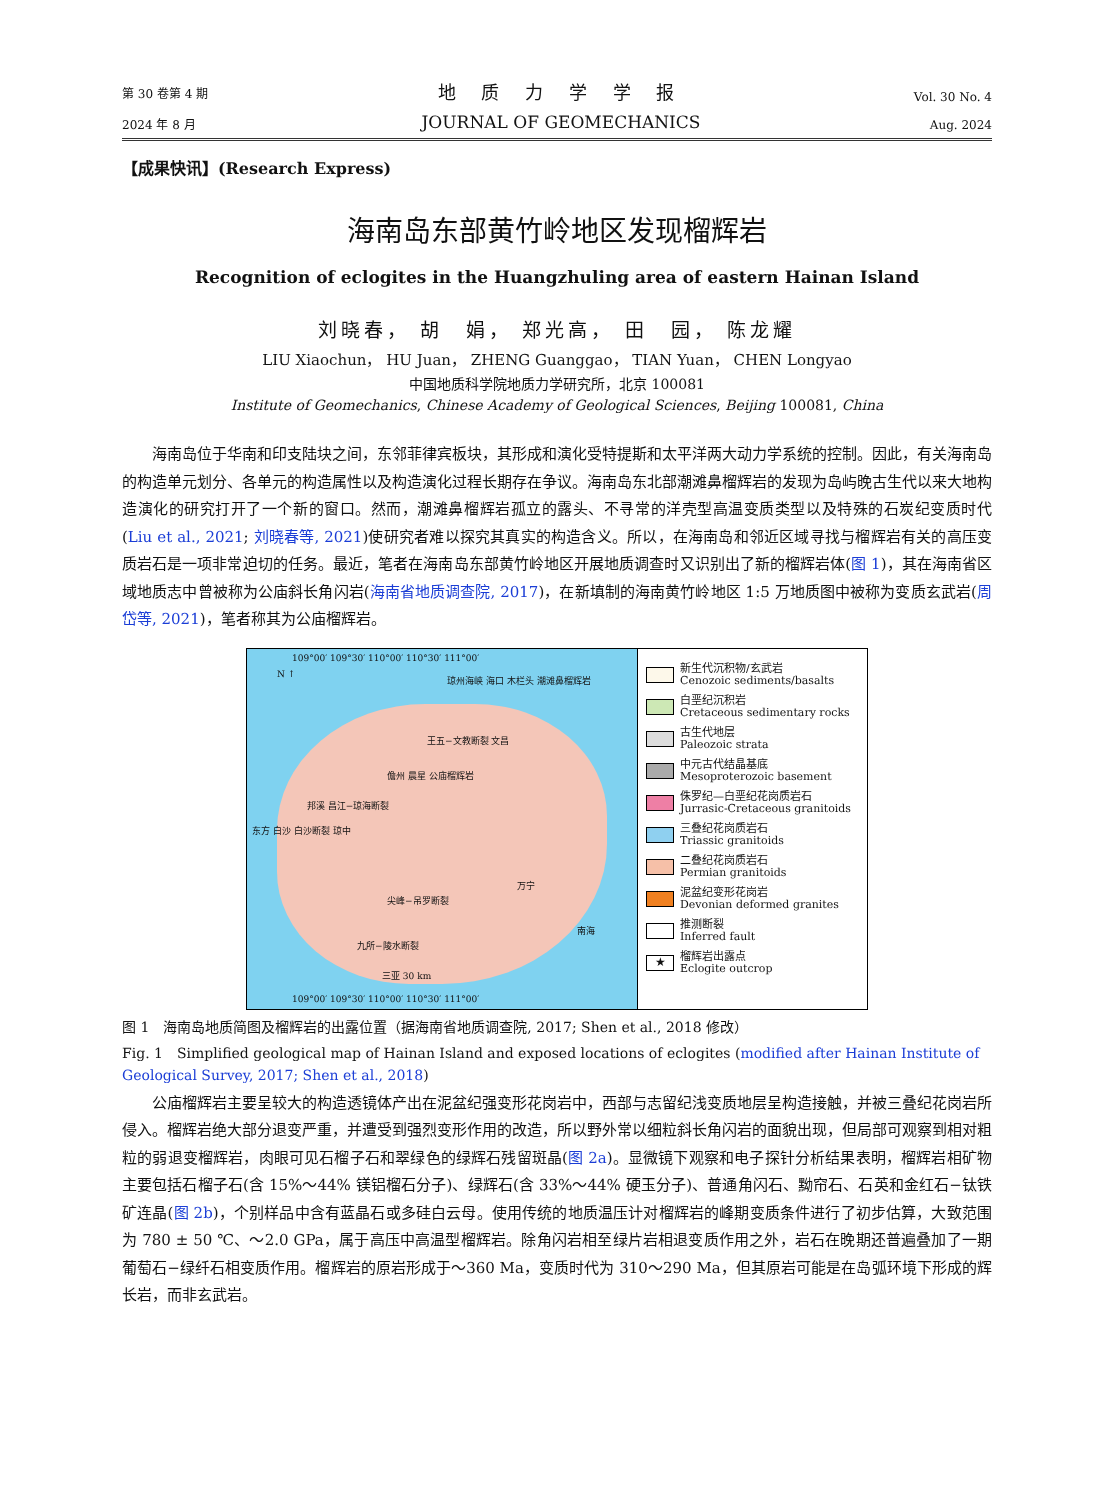第 30 卷第 4 期
2024 年 8 月
地 质 力 学 学 报
JOURNAL OF GEOMECHANICS
Vol. 30 No. 4
Aug. 2024
【成果快讯】(Research Express)
海南岛东部黄竹岭地区发现榴辉岩
Recognition of eclogites in the Huangzhuling area of eastern Hainan Island
刘晓春， 胡　娟， 郑光高， 田　园， 陈龙耀
LIU Xiaochun， HU Juan， ZHENG Guanggao， TIAN Yuan， CHEN Longyao
中国地质科学院地质力学研究所，北京 100081
Institute of Geomechanics, Chinese Academy of Geological Sciences, Beijing 100081, China
海南岛位于华南和印支陆块之间，东邻菲律宾板块，其形成和演化受特提斯和太平洋两大动力学系统的控制。因此，有关海南岛的构造单元划分、各单元的构造属性以及构造演化过程长期存在争议。海南岛东北部潮滩鼻榴辉岩的发现为岛屿晚古生代以来大地构造演化的研究打开了一个新的窗口。然而，潮滩鼻榴辉岩孤立的露头、不寻常的洋壳型高温变质类型以及特殊的石炭纪变质时代(Liu et al., 2021; 刘晓春等, 2021)使研究者难以探究其真实的构造含义。所以，在海南岛和邻近区域寻找与榴辉岩有关的高压变质岩石是一项非常迫切的任务。最近，笔者在海南岛东部黄竹岭地区开展地质调查时又识别出了新的榴辉岩体(图 1)，其在海南省区域地质志中曾被称为公庙斜长角闪岩(海南省地质调查院, 2017)，在新填制的海南黄竹岭地区 1:5 万地质图中被称为变质玄武岩(周岱等, 2021)，笔者称其为公庙榴辉岩。
109°00′ 109°30′ 110°00′ 110°30′ 111°00′
N ↑ 琼州海峡 海口 木栏头 潮滩鼻榴辉岩
王五−文教断裂 文昌
儋州 晨星 公庙榴辉岩
邦溪 昌江−琼海断裂
东方 白沙 白沙断裂 琼中
万宁
尖峰−吊罗断裂
南海
九所−陵水断裂
三亚 30 km
109°00′ 109°30′ 110°00′ 110°30′ 111°00′
新生代沉积物/玄武岩
Cenozoic sediments/basalts
白垩纪沉积岩
Cretaceous sedimentary rocks
古生代地层
Paleozoic strata
中元古代结晶基底
Mesoproterozoic basement
侏罗纪—白垩纪花岗质岩石
Jurrasic-Cretaceous granitoids
三叠纪花岗质岩石
Triassic granitoids
二叠纪花岗质岩石
Permian granitoids
泥盆纪变形花岗岩
Devonian deformed granites
推测断裂
Inferred fault
★ 榴辉岩出露点
Eclogite outcrop
图 1　海南岛地质简图及榴辉岩的出露位置（据海南省地质调查院, 2017; Shen et al., 2018 修改）
Fig. 1　Simplified geological map of Hainan Island and exposed locations of eclogites (modified after Hainan Institute of Geological Survey, 2017; Shen et al., 2018)
公庙榴辉岩主要呈较大的构造透镜体产出在泥盆纪强变形花岗岩中，西部与志留纪浅变质地层呈构造接触，并被三叠纪花岗岩所侵入。榴辉岩绝大部分退变严重，并遭受到强烈变形作用的改造，所以野外常以细粒斜长角闪岩的面貌出现，但局部可观察到相对粗粒的弱退变榴辉岩，肉眼可见石榴子石和翠绿色的绿辉石残留斑晶(图 2a)。显微镜下观察和电子探针分析结果表明，榴辉岩相矿物主要包括石榴子石(含 15%～44% 镁铝榴石分子)、绿辉石(含 33%～44% 硬玉分子)、普通角闪石、黝帘石、石英和金红石−钛铁矿连晶(图 2b)，个别样品中含有蓝晶石或多硅白云母。使用传统的地质温压计对榴辉岩的峰期变质条件进行了初步估算，大致范围为 780 ± 50 ℃、～2.0 GPa，属于高压中高温型榴辉岩。除角闪岩相至绿片岩相退变质作用之外，岩石在晚期还普遍叠加了一期葡萄石−绿纤石相变质作用。榴辉岩的原岩形成于～360 Ma，变质时代为 310～290 Ma，但其原岩可能是在岛弧环境下形成的辉长岩，而非玄武岩。